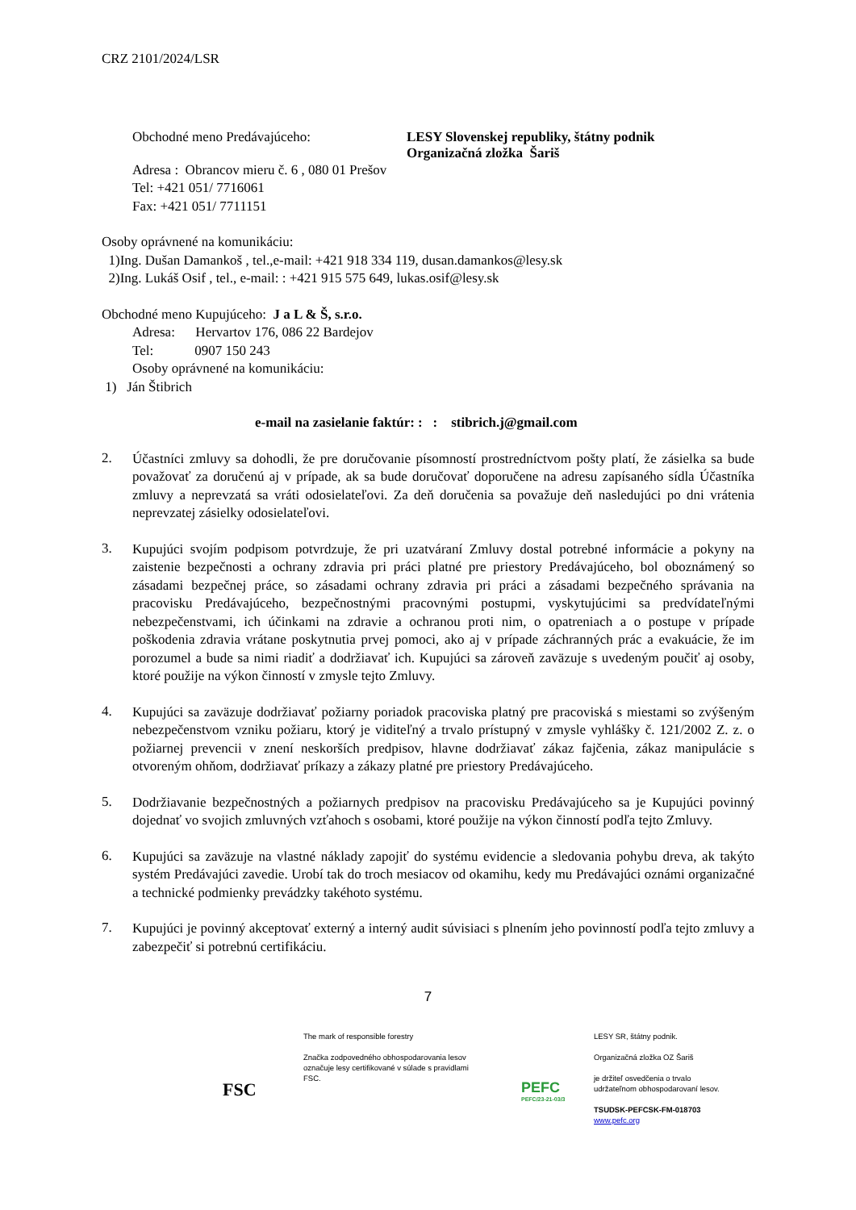CRZ 2101/2024/LSR
Obchodné meno Predávajúceho: LESY Slovenskej republiky, štátny podnik
Organizačná zložka Šariš
Adresa : Obrancov mieru č. 6 , 080 01 Prešov
Tel: +421 051/ 7716061
Fax: +421 051/ 7711151
Osoby oprávnené na komunikáciu:
1)Ing. Dušan Damankoš , tel.,e-mail: +421 918 334 119, dusan.damankos@lesy.sk
2)Ing. Lukáš Osif , tel., e-mail: : +421 915 575 649, lukas.osif@lesy.sk
Obchodné meno Kupujúceho: J a L & Š, s.r.o.
Adresa: Hervartov 176, 086 22 Bardejov
Tel: 0907 150 243
Osoby oprávnené na komunikáciu:
1) Ján Štibrich
e-mail na zasielanie faktúr: : : stibrich.j@gmail.com
2.
Účastníci zmluvy sa dohodli, že pre doručovanie písomností prostredníctvom pošty platí, že zásielka sa bude považovať za doručenú aj v prípade, ak sa bude doručovať doporučene na adresu zapísaného sídla Účastníka zmluvy a neprevzatá sa vráti odosielateľovi. Za deň doručenia sa považuje deň nasledujúci po dni vrátenia neprevzatej zásielky odosielateľovi.
3.
Kupujúci svojím podpisom potvrdzuje, že pri uzatváraní Zmluvy dostal potrebné informácie a pokyny na zaistenie bezpečnosti a ochrany zdravia pri práci platné pre priestory Predávajúceho, bol oboznámený so zásadami bezpečnej práce, so zásadami ochrany zdravia pri práci a zásadami bezpečného správania na pracovisku Predávajúceho, bezpečnostnými pracovnými postupmi, vyskytujúcimi sa predvídateľnými nebezpečenstvami, ich účinkami na zdravie a ochranou proti nim, o opatreniach a o postupe v prípade poškodenia zdravia vrátane poskytnutia prvej pomoci, ako aj v prípade záchranných prác a evakuácie, že im porozumel a bude sa nimi riadiť a dodržiavať ich. Kupujúci sa zároveň zaväzuje s uvedeným poučiť aj osoby, ktoré použije na výkon činností v zmysle tejto Zmluvy.
4.
Kupujúci sa zaväzuje dodržiavať požiarny poriadok pracoviska platný pre pracoviská s miestami so zvýšeným nebezpečenstvom vzniku požiaru, ktorý je viditeľný a trvalo prístupný v zmysle vyhlášky č. 121/2002 Z. z. o požiarnej prevencii v znení neskorších predpisov, hlavne dodržiavať zákaz fajčenia, zákaz manipulácie s otvoreným ohňom, dodržiavať príkazy a zákazy platné pre priestory Predávajúceho.
5.
Dodržiavanie bezpečnostných a požiarnych predpisov na pracovisku Predávajúceho sa je Kupujúci povinný dojednať vo svojich zmluvných vzťahoch s osobami, ktoré použije na výkon činností podľa tejto Zmluvy.
6.
Kupujúci sa zaväzuje na vlastné náklady zapojiť do systému evidencie a sledovania pohybu dreva, ak takýto systém Predávajúci zavedie. Urobí tak do troch mesiacov od okamihu, kedy mu Predávajúci oznámi organizačné a technické podmienky prevádzky takéhoto systému.
7.
Kupujúci je povinný akceptovať externý a interný audit súvisiaci s plnením jeho povinností podľa tejto zmluvy a zabezpečiť si potrebnú certifikáciu.
7
FSC
The mark of responsible forestry
Značka zodpovedného obhospodarovania lesov označuje lesy certifikované v súlade s pravidlami FSC.
PEFC
PEFC/23-21-03/3
LESY SR, štátny podnik.
Organizačná zložka OZ Šariš
je držiteľ osvedčenia o trvalo
udržateľnom obhospodarovaní lesov.
TSUDSK-PEFCSK-FM-018703
www.pefc.org